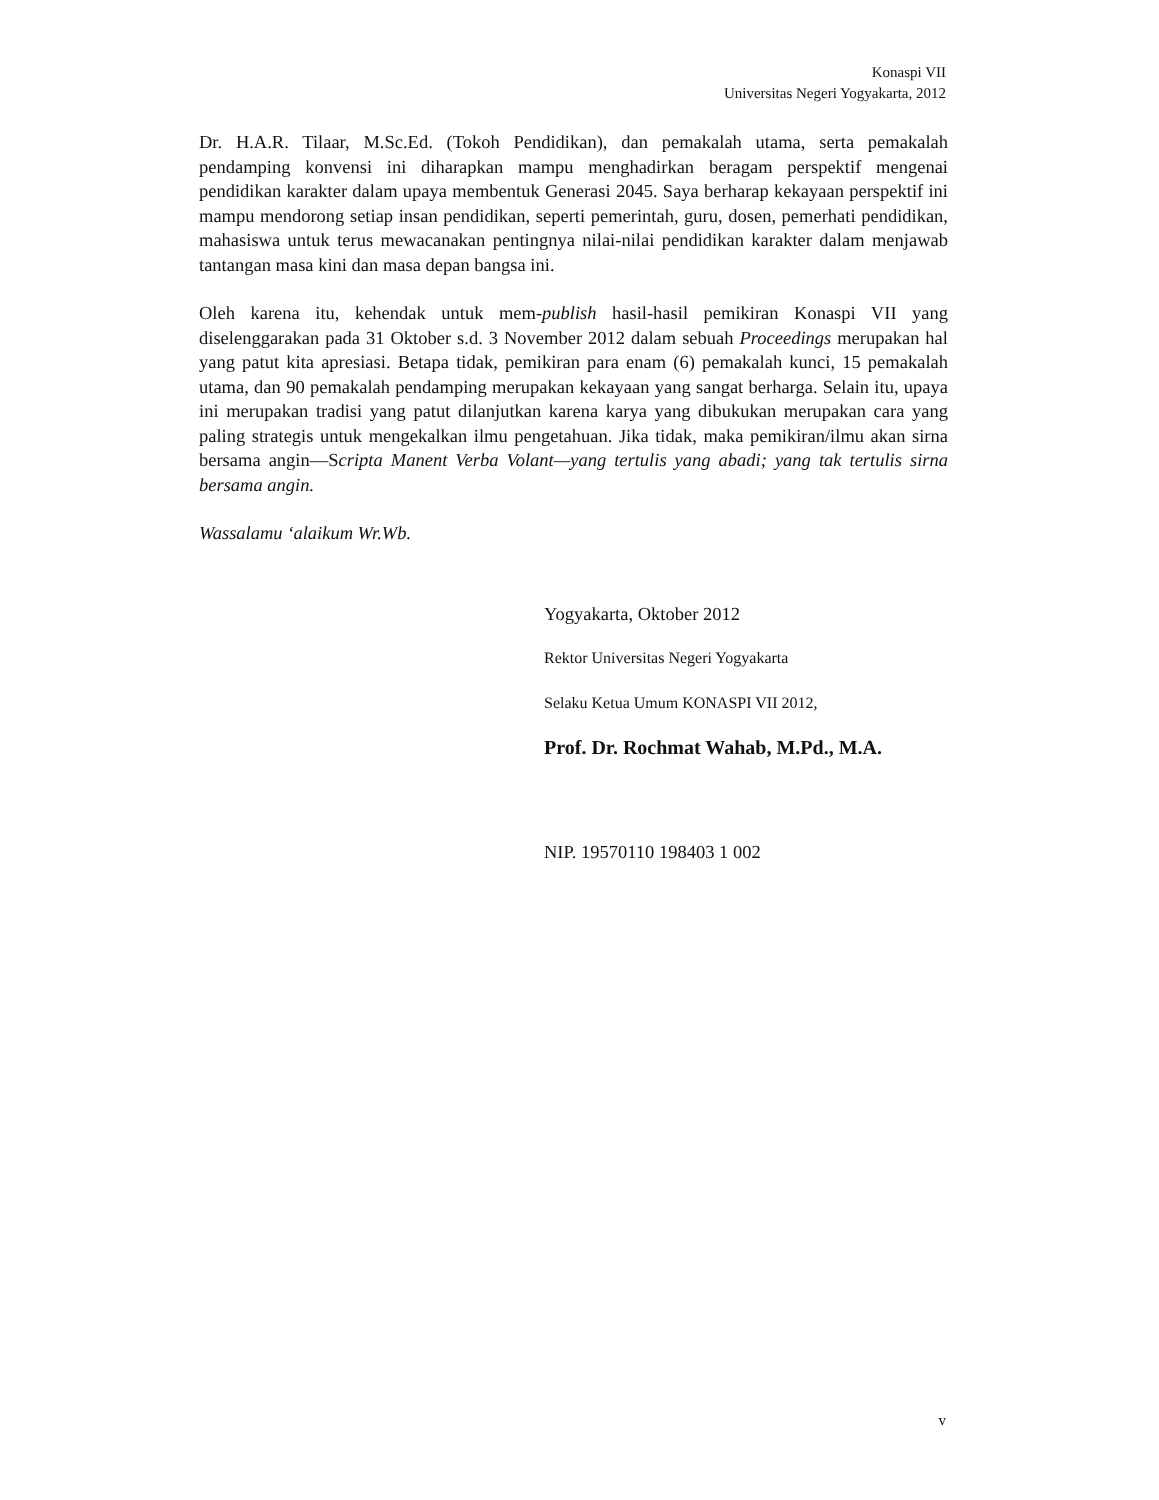Konaspi VII
Universitas Negeri Yogyakarta, 2012
Dr. H.A.R. Tilaar, M.Sc.Ed. (Tokoh Pendidikan), dan pemakalah utama, serta pemakalah pendamping konvensi ini diharapkan mampu menghadirkan beragam perspektif mengenai pendidikan karakter dalam upaya membentuk Generasi 2045. Saya berharap kekayaan perspektif ini mampu mendorong setiap insan pendidikan, seperti pemerintah, guru, dosen, pemerhati pendidikan, mahasiswa untuk terus mewacanakan pentingnya nilai-nilai pendidikan karakter dalam menjawab tantangan masa kini dan masa depan bangsa ini.
Oleh karena itu, kehendak untuk mem-publish hasil-hasil pemikiran Konaspi VII yang diselenggarakan pada 31 Oktober s.d. 3 November 2012 dalam sebuah Proceedings merupakan hal yang patut kita apresiasi. Betapa tidak, pemikiran para enam (6) pemakalah kunci, 15 pemakalah utama, dan 90 pemakalah pendamping merupakan kekayaan yang sangat berharga. Selain itu, upaya ini merupakan tradisi yang patut dilanjutkan karena karya yang dibukukan merupakan cara yang paling strategis untuk mengekalkan ilmu pengetahuan. Jika tidak, maka pemikiran/ilmu akan sirna bersama angin—Scripta Manent Verba Volant—yang tertulis yang abadi; yang tak tertulis sirna bersama angin.
Wassalamu ‘alaikum Wr.Wb.
Yogyakarta, Oktober 2012
Rektor Universitas Negeri Yogyakarta
Selaku Ketua Umum KONASPI VII 2012,
Prof. Dr. Rochmat Wahab, M.Pd., M.A.
NIP. 19570110 198403 1 002
v